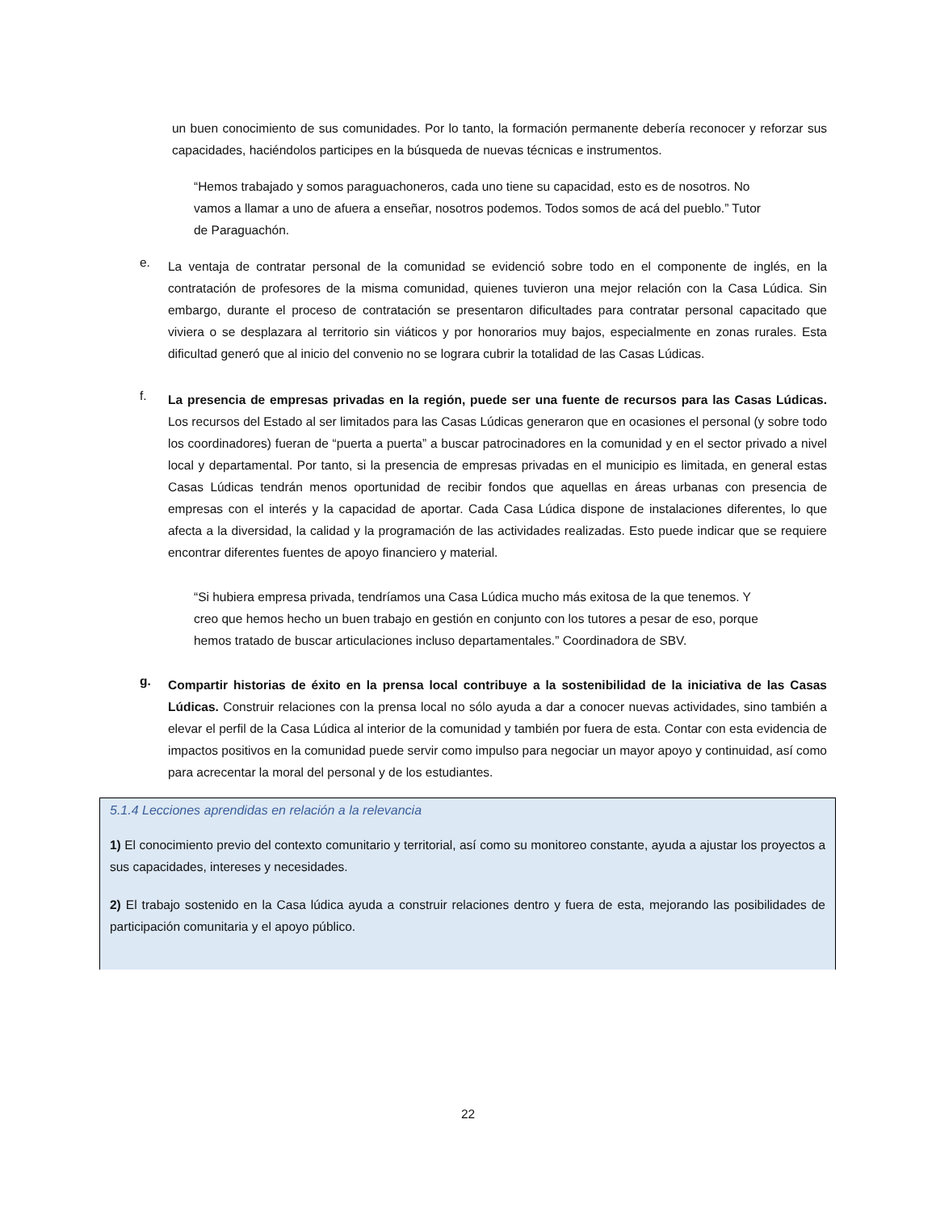un buen conocimiento de sus comunidades. Por lo tanto, la formación permanente debería reconocer y reforzar sus capacidades, haciéndolos participes en la búsqueda de nuevas técnicas e instrumentos.
“Hemos trabajado y somos paraguachoneros, cada uno tiene su capacidad, esto es de nosotros. No vamos a llamar a uno de afuera a enseñar, nosotros podemos. Todos somos de acá del pueblo.” Tutor de Paraguachón.
e.
La ventaja de contratar personal de la comunidad se evidenció sobre todo en el componente de inglés, en la contratación de profesores de la misma comunidad, quienes tuvieron una mejor relación con la Casa Lúdica. Sin embargo, durante el proceso de contratación se presentaron dificultades para contratar personal capacitado que viviera o se desplazara al territorio sin viáticos y por honorarios muy bajos, especialmente en zonas rurales. Esta dificultad generó que al inicio del convenio no se lograra cubrir la totalidad de las Casas Lúdicas.
f.
La presencia de empresas privadas en la región, puede ser una fuente de recursos para las Casas Lúdicas. Los recursos del Estado al ser limitados para las Casas Lúdicas generaron que en ocasiones el personal (y sobre todo los coordinadores) fueran de “puerta a puerta” a buscar patrocinadores en la comunidad y en el sector privado a nivel local y departamental. Por tanto, si la presencia de empresas privadas en el municipio es limitada, en general estas Casas Lúdicas tendrán menos oportunidad de recibir fondos que aquellas en áreas urbanas con presencia de empresas con el interés y la capacidad de aportar. Cada Casa Lúdica dispone de instalaciones diferentes, lo que afecta a la diversidad, la calidad y la programación de las actividades realizadas. Esto puede indicar que se requiere encontrar diferentes fuentes de apoyo financiero y material.
“Si hubiera empresa privada, tendríamos una Casa Lúdica mucho más exitosa de la que tenemos. Y creo que hemos hecho un buen trabajo en gestión en conjunto con los tutores a pesar de eso, porque hemos tratado de buscar articulaciones incluso departamentales.” Coordinadora de SBV.
g.
Compartir historias de éxito en la prensa local contribuye a la sostenibilidad de la iniciativa de las Casas Lúdicas. Construir relaciones con la prensa local no sólo ayuda a dar a conocer nuevas actividades, sino también a elevar el perfil de la Casa Lúdica al interior de la comunidad y también por fuera de esta. Contar con esta evidencia de impactos positivos en la comunidad puede servir como impulso para negociar un mayor apoyo y continuidad, así como para acrecentar la moral del personal y de los estudiantes.
5.1.4 Lecciones aprendidas en relación a la relevancia
1) El conocimiento previo del contexto comunitario y territorial, así como su monitoreo constante, ayuda a ajustar los proyectos a sus capacidades, intereses y necesidades.
2) El trabajo sostenido en la Casa lúdica ayuda a construir relaciones dentro y fuera de esta, mejorando las posibilidades de participación comunitaria y el apoyo público.
22